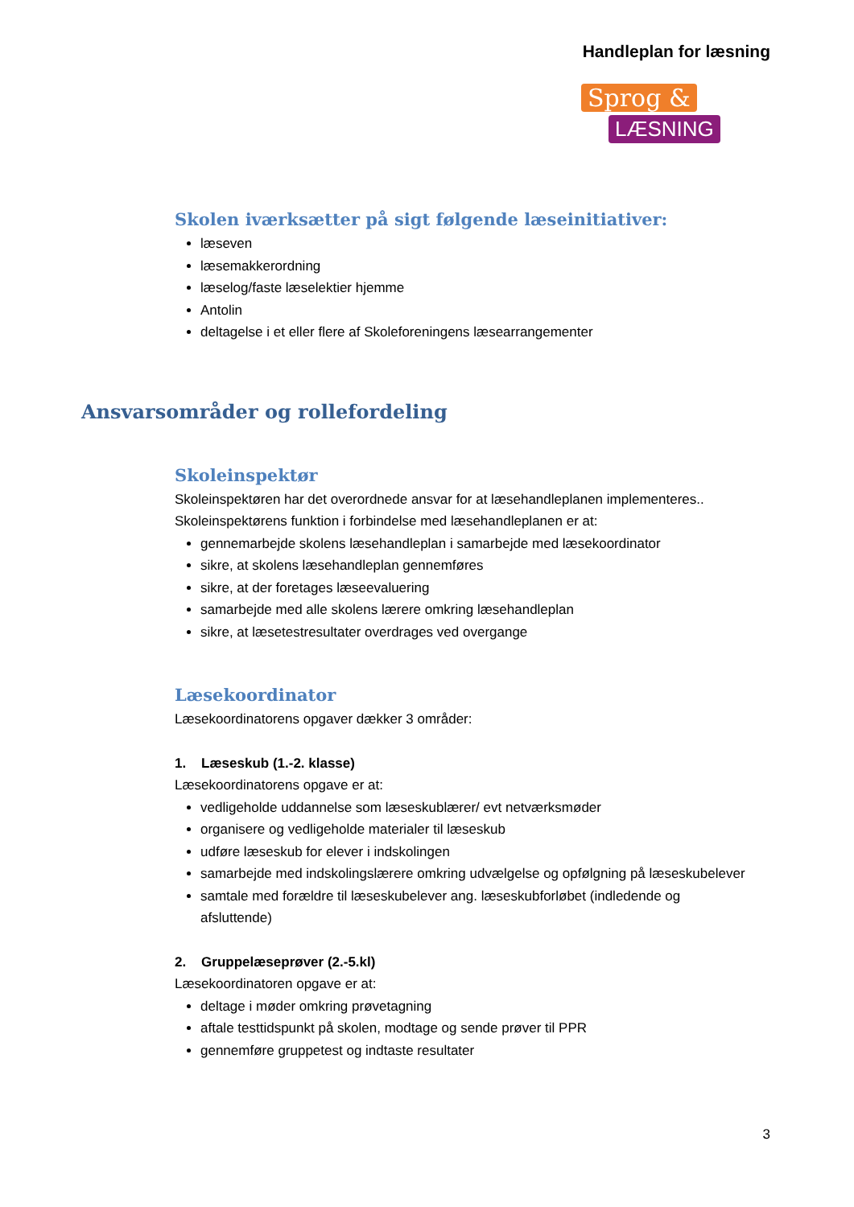Handleplan for læsning
Sprog &
LÆSNING
Skolen iværksætter på sigt følgende læseinitiativer:
læseven
læsemakkerordning
læselog/faste læselektier hjemme
Antolin
deltagelse i et eller flere af Skoleforeningens læsearrangementer
Ansvarsområder og rollefordeling
Skoleinspektør
Skoleinspektøren har det overordnede ansvar for at læsehandleplanen implementeres..
Skoleinspektørens funktion i forbindelse med læsehandleplanen er at:
gennemarbejde skolens læsehandleplan i samarbejde med læsekoordinator
sikre, at skolens læsehandleplan gennemføres
sikre, at der foretages læseevaluering
samarbejde med alle skolens lærere omkring læsehandleplan
sikre, at læsetestresultater overdrages ved overgange
Læsekoordinator
Læsekoordinatorens opgaver dækker 3 områder:
1. Læseskub (1.-2. klasse)
Læsekoordinatorens opgave er at:
vedligeholde uddannelse som læseskublærer/ evt netværksmøder
organisere og vedligeholde materialer til læseskub
udføre læseskub for elever i indskolingen
samarbejde med indskolingslærere omkring udvælgelse og opfølgning på læseskubelever
samtale med forældre til læseskubelever ang. læseskubforløbet (indledende og afsluttende)
2. Gruppelæseprøver (2.-5.kl)
Læsekoordinatoren opgave er at:
deltage i møder omkring prøvetagning
aftale testtidspunkt på skolen, modtage og sende prøver til PPR
gennemføre gruppetest og indtaste resultater
3